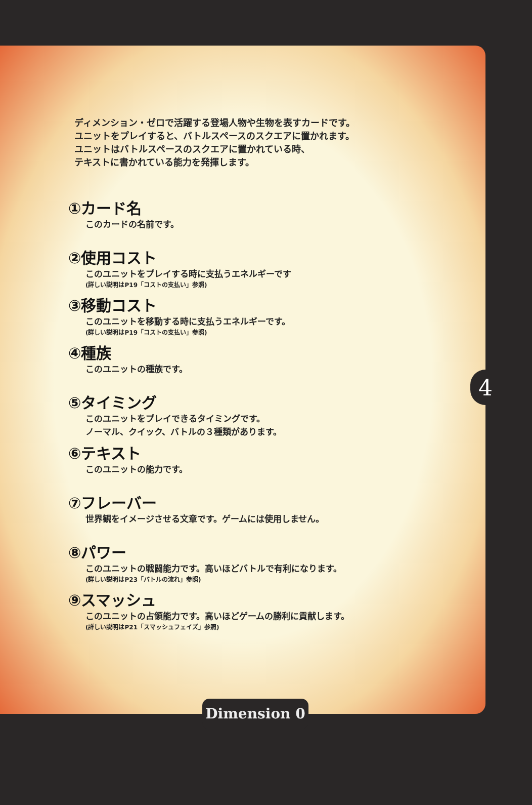ディメンション・ゼロで活躍する登場人物や生物を表すカードです。
ユニットをプレイすると、バトルスペースのスクエアに置かれます。
ユニットはバトルスペースのスクエアに置かれている時、
テキストに書かれている能力を発揮します。
①カード名
このカードの名前です。
②使用コスト
このユニットをプレイする時に支払うエネルギーです
(詳しい説明はP19「コストの支払い」参照)
③移動コスト
このユニットを移動する時に支払うエネルギーです。
(詳しい説明はP19「コストの支払い」参照)
④種族
このユニットの種族です。
⑤タイミング
このユニットをプレイできるタイミングです。
ノーマル、クイック、バトルの３種類があります。
⑥テキスト
このユニットの能力です。
⑦フレーバー
世界観をイメージさせる文章です。ゲームには使用しません。
⑧パワー
このユニットの戦闘能力です。高いほどバトルで有利になります。
(詳しい説明はP23「バトルの流れ」参照)
⑨スマッシュ
このユニットの占領能力です。高いほどゲームの勝利に貢献します。
(詳しい説明はP21「スマッシュフェイズ」参照)
4
Dimension 0